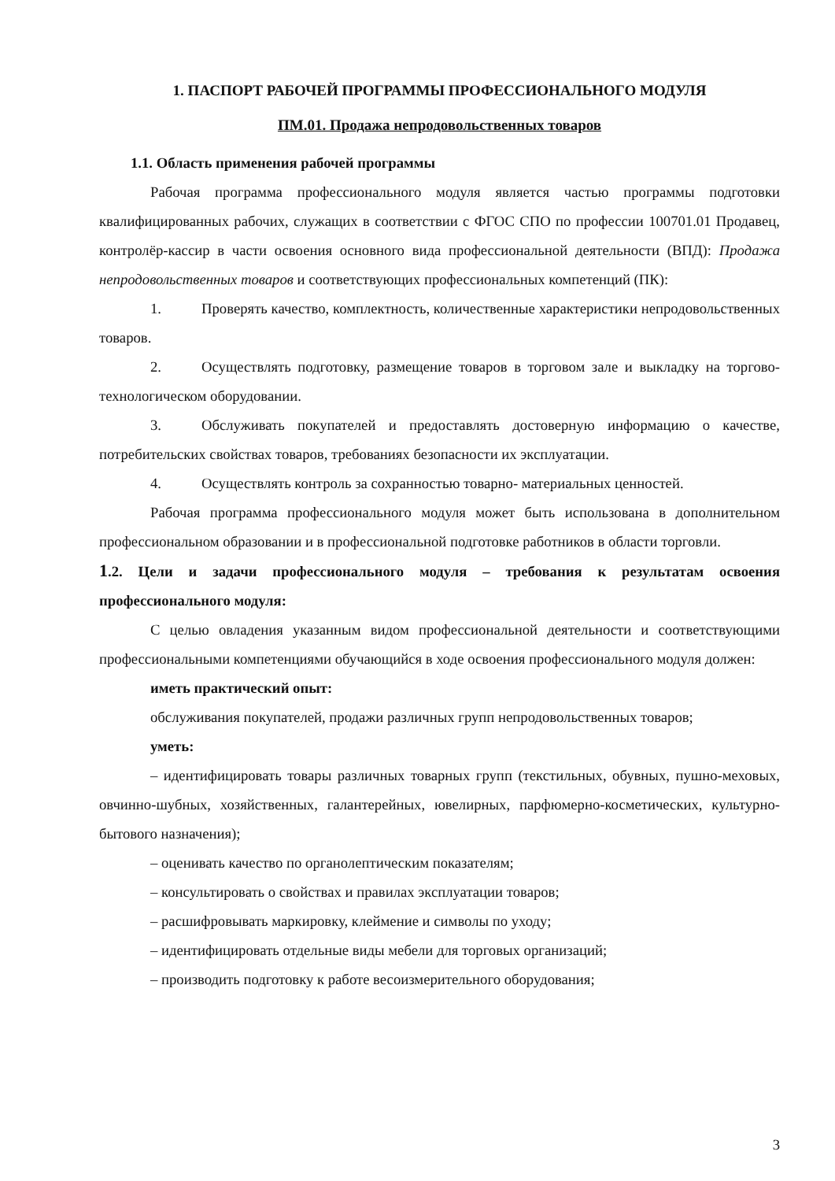1. ПАСПОРТ РАБОЧЕЙ ПРОГРАММЫ ПРОФЕССИОНАЛЬНОГО МОДУЛЯ
ПМ.01. Продажа непродовольственных товаров
1.1. Область применения рабочей программы
Рабочая программа профессионального модуля является частью программы подготовки квалифицированных рабочих, служащих в соответствии с ФГОС СПО по профессии 100701.01 Продавец, контролёр-кассир в части освоения основного вида профессиональной деятельности (ВПД): Продажа непродовольственных товаров и соответствующих профессиональных компетенций (ПК):
1. Проверять качество, комплектность, количественные характеристики непродовольственных товаров.
2. Осуществлять подготовку, размещение товаров в торговом зале и выкладку на торгово-технологическом оборудовании.
3. Обслуживать покупателей и предоставлять достоверную информацию о качестве, потребительских свойствах товаров, требованиях безопасности их эксплуатации.
4. Осуществлять контроль за сохранностью товарно- материальных ценностей.
Рабочая программа профессионального модуля может быть использована в дополнительном профессиональном образовании и в профессиональной подготовке работников в области торговли.
1.2. Цели и задачи профессионального модуля – требования к результатам освоения профессионального модуля:
С целью овладения указанным видом профессиональной деятельности и соответствующими профессиональными компетенциями обучающийся в ходе освоения профессионального модуля должен:
иметь практический опыт:
обслуживания покупателей, продажи различных групп непродовольственных товаров;
уметь:
– идентифицировать товары различных товарных групп (текстильных, обувных, пушно-меховых, овчинно-шубных, хозяйственных, галантерейных, ювелирных, парфюмерно-косметических, культурно- бытового назначения);
– оценивать качество по органолептическим показателям;
– консультировать о свойствах и правилах эксплуатации товаров;
– расшифровывать маркировку, клеймение и символы по уходу;
– идентифицировать отдельные виды мебели для торговых организаций;
– производить подготовку к работе весоизмерительного оборудования;
3